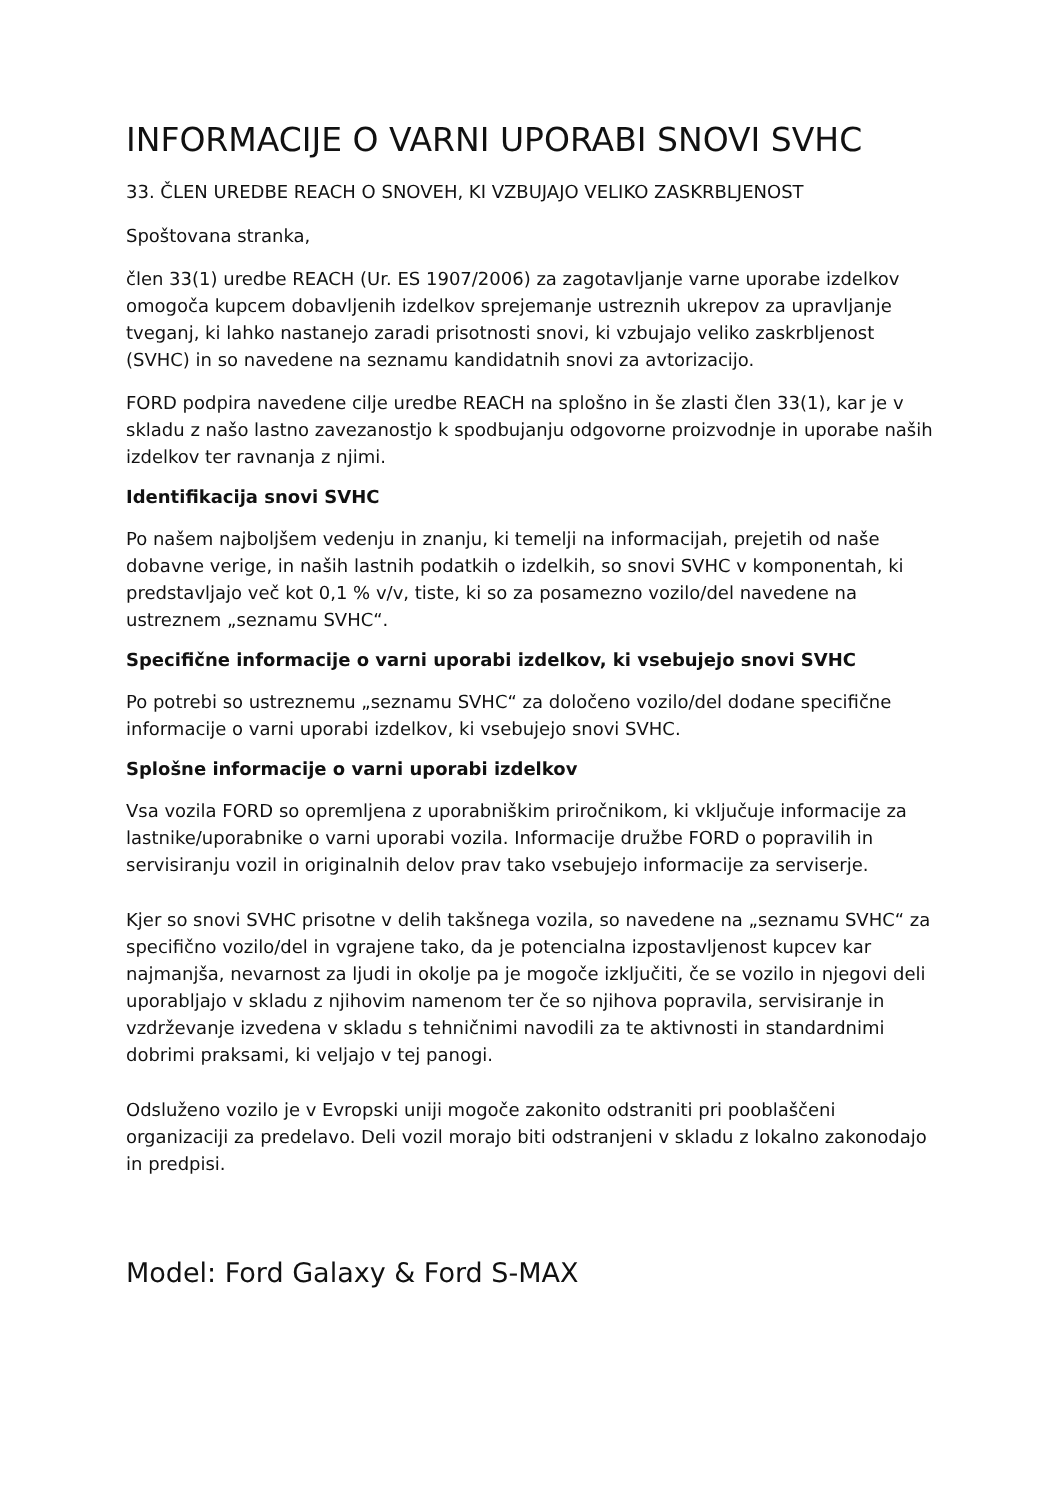INFORMACIJE O VARNI UPORABI SNOVI SVHC
33. ČLEN UREDBE REACH O SNOVEH, KI VZBUJAJO VELIKO ZASKRBLJENOST
Spoštovana stranka,
člen 33(1) uredbe REACH (Ur. ES 1907/2006) za zagotavljanje varne uporabe izdelkov omogoča kupcem dobavljenih izdelkov sprejemanje ustreznih ukrepov za upravljanje tveganj, ki lahko nastanejo zaradi prisotnosti snovi, ki vzbujajo veliko zaskrbljenost (SVHC) in so navedene na seznamu kandidatnih snovi za avtorizacijo.
FORD podpira navedene cilje uredbe REACH na splošno in še zlasti člen 33(1), kar je v skladu z našo lastno zavezanostjo k spodbujanju odgovorne proizvodnje in uporabe naših izdelkov ter ravnanja z njimi.
Identifikacija snovi SVHC
Po našem najboljšem vedenju in znanju, ki temelji na informacijah, prejetih od naše dobavne verige, in naših lastnih podatkih o izdelkih, so snovi SVHC v komponentah, ki predstavljajo več kot 0,1 % v/v, tiste, ki so za posamezno vozilo/del navedene na ustreznem „seznamu SVHC“.
Specifične informacije o varni uporabi izdelkov, ki vsebujejo snovi SVHC
Po potrebi so ustreznemu „seznamu SVHC“ za določeno vozilo/del dodane specifične informacije o varni uporabi izdelkov, ki vsebujejo snovi SVHC.
Splošne informacije o varni uporabi izdelkov
Vsa vozila FORD so opremljena z uporabniškim priročnikom, ki vključuje informacije za lastnike/uporabnike o varni uporabi vozila. Informacije družbe FORD o popravilih in servisiranju vozil in originalnih delov prav tako vsebujejo informacije za serviserje.
Kjer so snovi SVHC prisotne v delih takšnega vozila, so navedene na „seznamu SVHC“ za specifično vozilo/del in vgrajene tako, da je potencialna izpostavljenost kupcev kar najmanjša, nevarnost za ljudi in okolje pa je mogoče izključiti, če se vozilo in njegovi deli uporabljajo v skladu z njihovim namenom ter če so njihova popravila, servisiranje in vzdrževanje izvedena v skladu s tehničnimi navodili za te aktivnosti in standardnimi dobrimi praksami, ki veljajo v tej panogi.
Odsluženo vozilo je v Evropski uniji mogoče zakonito odstraniti pri pooblaščeni organizaciji za predelavo. Deli vozil morajo biti odstranjeni v skladu z lokalno zakonodajo in predpisi.
Model: Ford Galaxy & Ford S-MAX